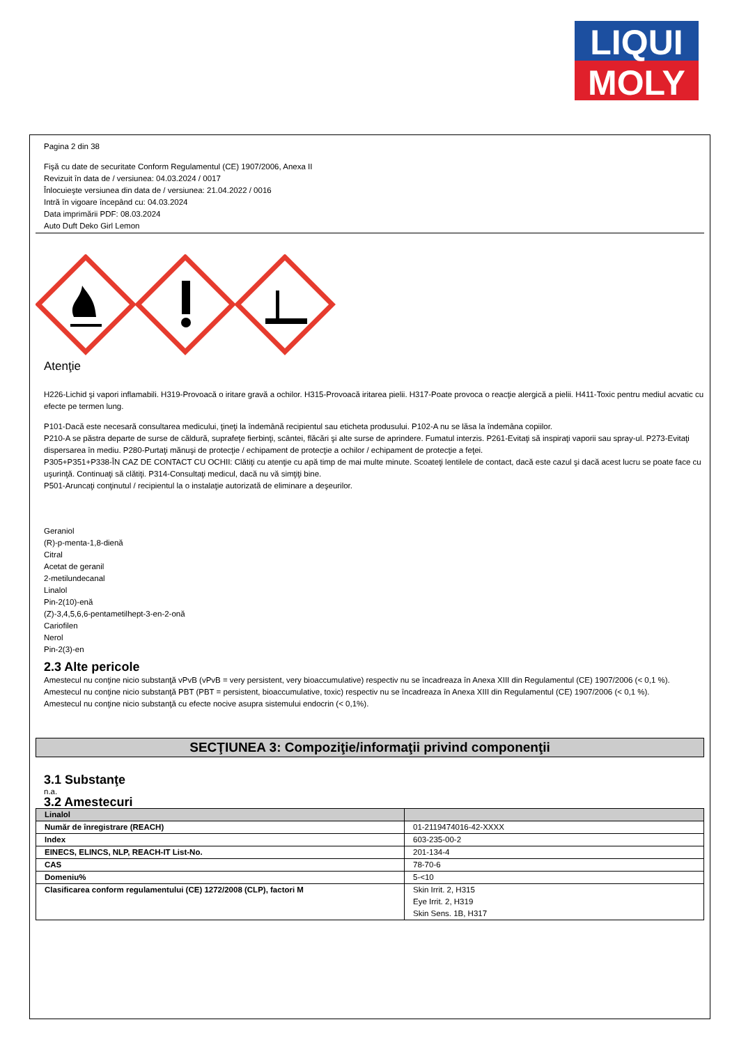LIQUI
MOLY
Pagina 2 din 38
Fişă cu date de securitate Conform Regulamentul (CE) 1907/2006, Anexa II
Revizuit în data de / versiunea: 04.03.2024 / 0017
Înlocuieşte versiunea din data de / versiunea: 21.04.2022 / 0016
Intră în vigoare începând cu: 04.03.2024
Data imprimării PDF: 08.03.2024
Auto Duft Deko Girl Lemon
Atenţie
H226-Lichid şi vapori inflamabili. H319-Provoacă o iritare gravă a ochilor. H315-Provoacă iritarea pielii. H317-Poate provoca o reacţie alergică a pielii. H411-Toxic pentru mediul acvatic cu efecte pe termen lung.
P101-Dacă este necesară consultarea medicului, ţineţi la îndemână recipientul sau eticheta produsului. P102-A nu se lăsa la îndemâna copiilor.
P210-A se păstra departe de surse de căldură, suprafeţe fierbinţi, scântei, flăcări şi alte surse de aprindere. Fumatul interzis. P261-Evitaţi să inspiraţi vaporii sau spray-ul. P273-Evitaţi dispersarea în mediu. P280-Purtaţi mănuşi de protecţie / echipament de protecţie a ochilor / echipament de protecţie a feţei.
P305+P351+P338-ÎN CAZ DE CONTACT CU OCHII: Clătiţi cu atenţie cu apă timp de mai multe minute. Scoateţi lentilele de contact, dacă este cazul şi dacă acest lucru se poate face cu uşurinţă. Continuaţi să clătiţi. P314-Consultaţi medicul, dacă nu vă simţiţi bine.
P501-Aruncaţi conţinutul / recipientul la o instalaţie autorizată de eliminare a deşeurilor.
Geraniol
(R)-p-menta-1,8-dienă
Citral
Acetat de geranil
2-metilundecanal
Linalol
Pin-2(10)-enă
(Z)-3,4,5,6,6-pentametilhept-3-en-2-onă
Cariofilen
Nerol
Pin-2(3)-en
2.3 Alte pericole
Amestecul nu conţine nicio substanţă vPvB (vPvB = very persistent, very bioaccumulative) respectiv nu se încadreaza în Anexa XIII din Regulamentul (CE) 1907/2006 (< 0,1 %).
Amestecul nu conţine nicio substanţă PBT (PBT = persistent, bioaccumulative, toxic) respectiv nu se încadreaza în Anexa XIII din Regulamentul (CE) 1907/2006 (< 0,1 %).
Amestecul nu conţine nicio substanţă cu efecte nocive asupra sistemului endocrin (< 0,1%).
SECŢIUNEA 3: Compoziţie/informaţii privind componenţii
3.1 Substanţe
n.a.
3.2 Amestecuri
| Linalol | |
| Număr de înregistrare (REACH) | 01-2119474016-42-XXXX |
| Index | 603-235-00-2 |
| EINECS, ELINCS, NLP, REACH-IT List-No. | 201-134-4 |
| CAS | 78-70-6 |
| Domeniu% | 5-<10 |
| Clasificarea conform regulamentului (CE) 1272/2008 (CLP), factori M | Skin Irrit. 2, H315 Eye Irrit. 2, H319 Skin Sens. 1B, H317 |